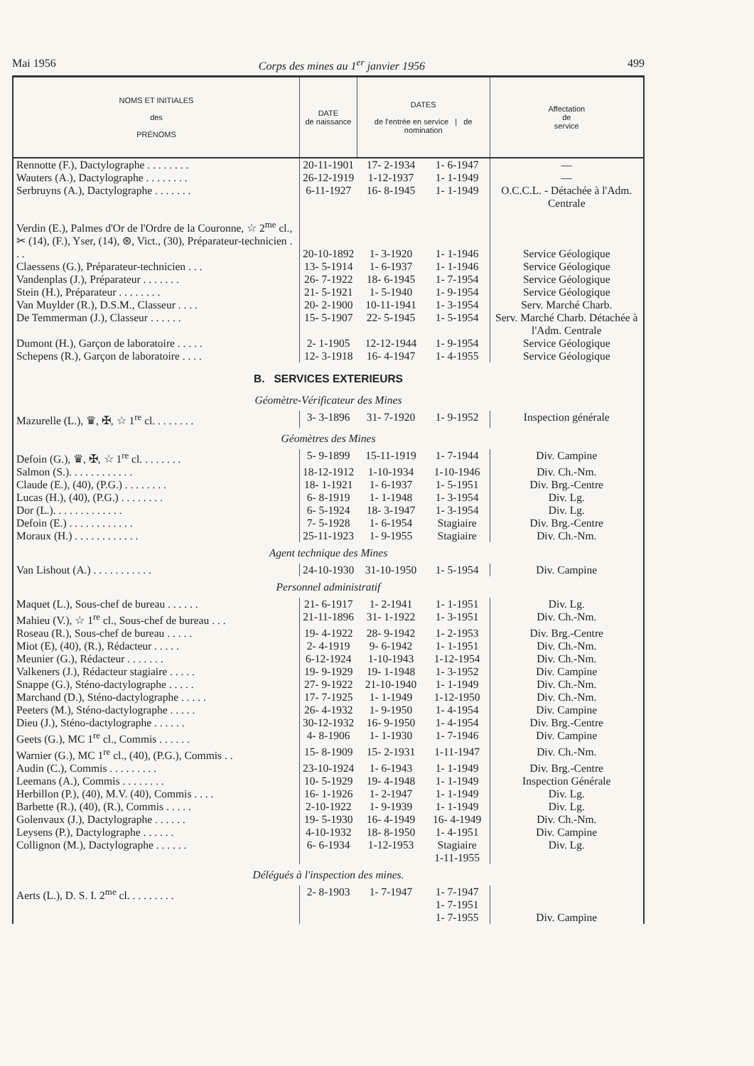Mai 1956 Corps des mines au 1<sup>er</sup> janvier 1956 499
| NOMS ET INITIALES des PRÉNOMS | DATE de naissance | DATES de l'entrée en service / de nomination | | Affectation de service |
| --- | --- | --- | --- | --- |
| Rennotte (F.), Dactylographe . . . . . . . . | 20-11-1901 | 17- 2-1934 | 1- 6-1947 | — |
| Wauters (A.), Dactylographe . . . . . . . . | 26-12-1919 | 1-12-1937 | 1- 1-1949 | — |
| Serbruyns (A.), Dactylographe . . . . . . . | 6-11-1927 | 16- 8-1945 | 1- 1-1949 | O.C.C.L. - Détachée à l'Adm. Centrale |
| Verdin (E.), Palmes d'Or de l'Ordre de la Couronne, ☆ 2<sup>me</sup> cl., ✂ (14), (F.), Yser, (14), ⊛, Vict., (30), Préparateur-technicien . . . | 20-10-1892 | 1- 3-1920 | 1- 1-1946 | Service Géologique |
| Claessens (G.), Préparateur-technicien . . . | 13- 5-1914 | 1- 6-1937 | 1- 1-1946 | Service Géologique |
| Vandenplas (J.), Préparateur . . . . . . . | 26- 7-1922 | 18- 6-1945 | 1- 7-1954 | Service Géologique |
| Stein (H.), Préparateur . . . . . . . . | 21- 5-1921 | 1- 5-1940 | 1- 9-1954 | Service Géologique |
| Van Muylder (R.), D.S.M., Classeur . . . . | 20- 2-1900 | 10-11-1941 | 1- 3-1954 | Serv. Marché Charb. |
| De Temmerman (J.), Classeur . . . . . . | 15- 5-1907 | 22- 5-1945 | 1- 5-1954 | Serv. Marché Charb. Détachée à l'Adm. Centrale |
| Dumont (H.), Garçon de laboratoire . . . . . | 2- 1-1905 | 12-12-1944 | 1- 9-1954 | Service Géologique |
| Schepens (R.), Garçon de laboratoire . . . . | 12- 3-1918 | 16- 4-1947 | 1- 4-1955 | Service Géologique |
| B. SERVICES EXTERIEURS | | | | |
| Géomètre-Vérificateur des Mines | | | | |
| Mazurelle (L.), ♛, ✠, ☆ 1<sup>re</sup> cl. . . . . . . . | 3- 3-1896 | 31- 7-1920 | 1- 9-1952 | Inspection générale |
| Géomètres des Mines | | | | |
| Defoin (G.), ♛, ✠, ☆ 1<sup>re</sup> cl. . . . . . . . | 5- 9-1899 | 15-11-1919 | 1- 7-1944 | Div. Campine |
| Salmon (S.). . . . . . . . . . . . | 18-12-1912 | 1-10-1934 | 1-10-1946 | Div. Ch.-Nm. |
| Claude (E.), (40), (P.G.) . . . . . . . . | 18- 1-1921 | 1- 6-1937 | 1- 5-1951 | Div. Brg.-Centre |
| Lucas (H.), (40), (P.G.) . . . . . . . . | 6- 8-1919 | 1- 1-1948 | 1- 3-1954 | Div. Lg. |
| Dor (L.). . . . . . . . . . . . . | 6- 5-1924 | 18- 3-1947 | 1- 3-1954 | Div. Lg. |
| Defoin (E.) . . . . . . . . . . . . | 7- 5-1928 | 1- 6-1954 | Stagiaire | Div. Brg.-Centre |
| Moraux (H.) . . . . . . . . . . . . | 25-11-1923 | 1- 9-1955 | Stagiaire | Div. Ch.-Nm. |
| Agent technique des Mines | | | | |
| Van Lishout (A.) . . . . . . . . . . . | 24-10-1930 | 31-10-1950 | 1- 5-1954 | Div. Campine |
| Personnel administratif | | | | |
| Maquet (L.), Sous-chef de bureau . . . . . . | 21- 6-1917 | 1- 2-1941 | 1- 1-1951 | Div. Lg. |
| Mahieu (V.), ☆ 1<sup>re</sup> cl., Sous-chef de bureau . . . | 21-11-1896 | 31- 1-1922 | 1- 3-1951 | Div. Ch.-Nm. |
| Roseau (R.), Sous-chef de bureau . . . . . | 19- 4-1922 | 28- 9-1942 | 1- 2-1953 | Div. Brg.-Centre |
| Miot (E), (40), (R.), Rédacteur . . . . . | 2- 4-1919 | 9- 6-1942 | 1- 1-1951 | Div. Ch.-Nm. |
| Meunier (G.), Rédacteur . . . . . . . | 6-12-1924 | 1-10-1943 | 1-12-1954 | Div. Ch.-Nm. |
| Valkeners (J.), Rédacteur stagiaire . . . . . | 19- 9-1929 | 19- 1-1948 | 1- 3-1952 | Div. Campine |
| Snappe (G.), Sténo-dactylographe . . . . . | 27- 9-1922 | 21-10-1940 | 1- 1-1949 | Div. Ch.-Nm. |
| Marchand (D.), Sténo-dactylographe . . . . . | 17- 7-1925 | 1- 1-1949 | 1-12-1950 | Div. Ch.-Nm. |
| Peeters (M.), Sténo-dactylographe . . . . . | 26- 4-1932 | 1- 9-1950 | 1- 4-1954 | Div. Campine |
| Dieu (J.), Sténo-dactylographe . . . . . . | 30-12-1932 | 16- 9-1950 | 1- 4-1954 | Div. Brg.-Centre |
| Geets (G.), MC 1<sup>re</sup> cl., Commis . . . . . . | 4- 8-1906 | 1- 1-1930 | 1- 7-1946 | Div. Campine |
| Warnier (G.), MC 1<sup>re</sup> cl., (40), (P.G.), Commis . . | 15- 8-1909 | 15- 2-1931 | 1-11-1947 | Div. Ch.-Nm. |
| Audin (C.), Commis . . . . . . . . . | 23-10-1924 | 1- 6-1943 | 1- 1-1949 | Div. Brg.-Centre |
| Leemans (A.), Commis . . . . . . . . | 10- 5-1929 | 19- 4-1948 | 1- 1-1949 | Inspection Générale |
| Herbillon (P.), (40), M.V. (40), Commis . . . . | 16- 1-1926 | 1- 2-1947 | 1- 1-1949 | Div. Lg. |
| Barbette (R.), (40), (R.), Commis . . . . . | 2-10-1922 | 1- 9-1939 | 1- 1-1949 | Div. Lg. |
| Golenvaux (J.), Dactylographe . . . . . . | 19- 5-1930 | 16- 4-1949 | 16- 4-1949 | Div. Ch.-Nm. |
| Leysens (P.), Dactylographe . . . . . . | 4-10-1932 | 18- 8-1950 | 1- 4-1951 | Div. Campine |
| Collignon (M.), Dactylographe . . . . . . | 6- 6-1934 | 1-12-1953 | Stagiaire 1-11-1955 | Div. Lg. |
| Délégués à l'inspection des mines. | | | | |
| Aerts (L.), D. S. I. 2<sup>me</sup> cl. . . . . . . . . | 2- 8-1903 | 1- 7-1947 | 1- 7-1947 1- 7-1951 1- 7-1955 | Div. Campine |